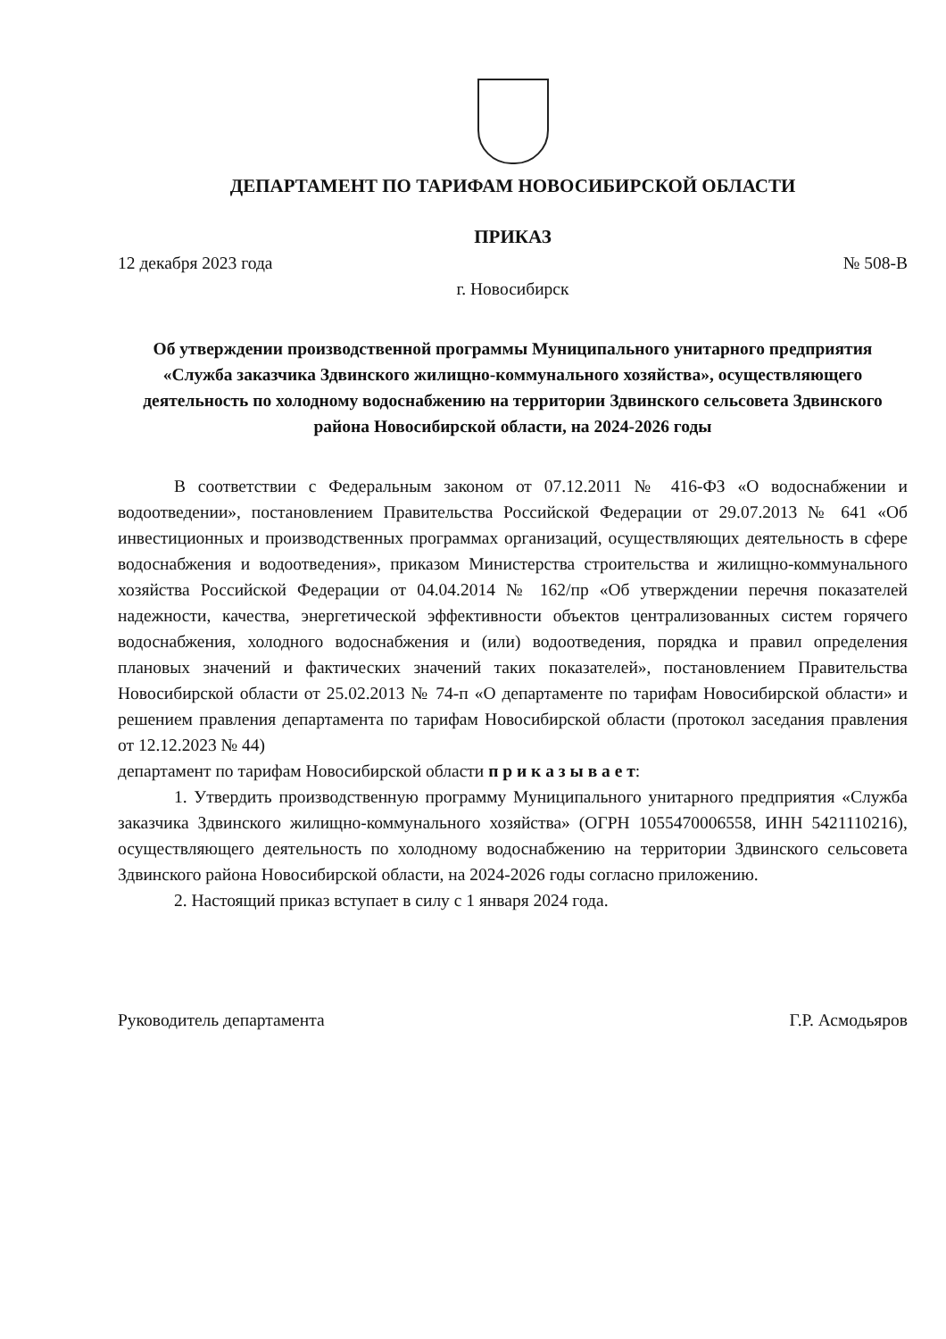ДЕПАРТАМЕНТ ПО ТАРИФАМ НОВОСИБИРСКОЙ ОБЛАСТИ
ПРИКАЗ
12 декабря 2023 года № 508-В
г. Новосибирск
Об утверждении производственной программы Муниципального унитарного предприятия «Служба заказчика Здвинского жилищно-коммунального хозяйства», осуществляющего деятельность по холодному водоснабжению на территории Здвинского сельсовета Здвинского района Новосибирской области, на 2024-2026 годы
В соответствии с Федеральным законом от 07.12.2011 № 416-ФЗ «О водоснабжении и водоотведении», постановлением Правительства Российской Федерации от 29.07.2013 № 641 «Об инвестиционных и производственных программах организаций, осуществляющих деятельность в сфере водоснабжения и водоотведения», приказом Министерства строительства и жилищно-коммунального хозяйства Российской Федерации от 04.04.2014 № 162/пр «Об утверждении перечня показателей надежности, качества, энергетической эффективности объектов централизованных систем горячего водоснабжения, холодного водоснабжения и (или) водоотведения, порядка и правил определения плановых значений и фактических значений таких показателей», постановлением Правительства Новосибирской области от 25.02.2013 № 74-п «О департаменте по тарифам Новосибирской области» и решением правления департамента по тарифам Новосибирской области (протокол заседания правления от 12.12.2023 № 44)
департамент по тарифам Новосибирской области п р и к а з ы в а е т:
1. Утвердить производственную программу Муниципального унитарного предприятия «Служба заказчика Здвинского жилищно-коммунального хозяйства» (ОГРН 1055470006558, ИНН 5421110216), осуществляющего деятельность по холодному водоснабжению на территории Здвинского сельсовета Здвинского района Новосибирской области, на 2024-2026 годы согласно приложению.
2. Настоящий приказ вступает в силу с 1 января 2024 года.
Руководитель департамента Г.Р. Асмодьяров